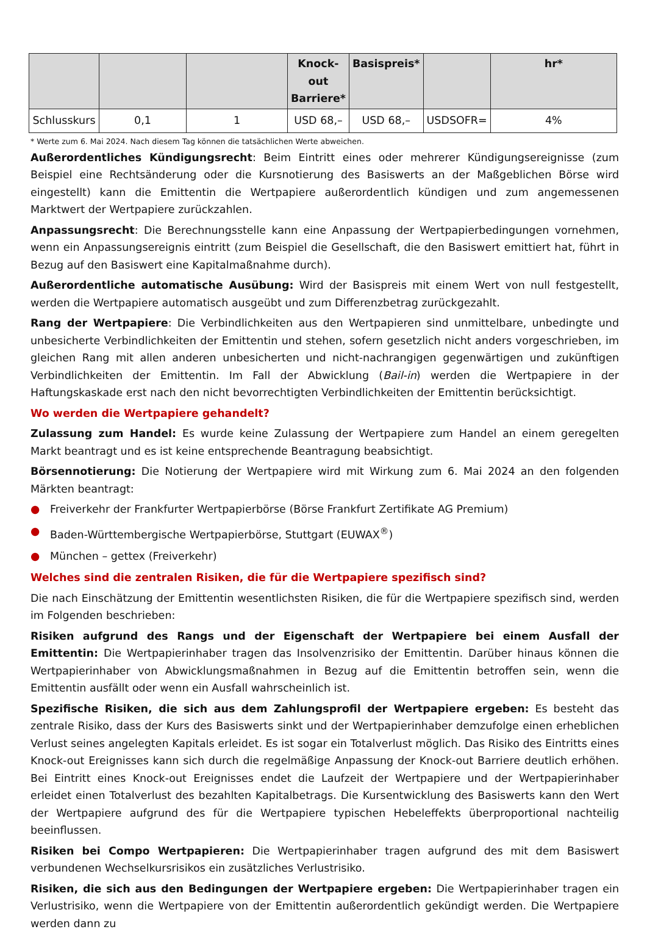| | | | Knock-out Barriere* | Basispreis* | | hr* |
| --- | --- | --- | --- | --- | --- | --- |
| Schlusskurs | 0,1 | 1 | USD 68,– | USD 68,– | USDSOFR= | 4% |
* Werte zum 6. Mai 2024. Nach diesem Tag können die tatsächlichen Werte abweichen.
Außerordentliches Kündigungsrecht: Beim Eintritt eines oder mehrerer Kündigungsereignisse (zum Beispiel eine Rechtsänderung oder die Kursnotierung des Basiswerts an der Maßgeblichen Börse wird eingestellt) kann die Emittentin die Wertpapiere außerordentlich kündigen und zum angemessenen Marktwert der Wertpapiere zurückzahlen.
Anpassungsrecht: Die Berechnungsstelle kann eine Anpassung der Wertpapierbedingungen vornehmen, wenn ein Anpassungsereignis eintritt (zum Beispiel die Gesellschaft, die den Basiswert emittiert hat, führt in Bezug auf den Basiswert eine Kapitalmaßnahme durch).
Außerordentliche automatische Ausübung: Wird der Basispreis mit einem Wert von null festgestellt, werden die Wertpapiere automatisch ausgeübt und zum Differenzbetrag zurückgezahlt.
Rang der Wertpapiere: Die Verbindlichkeiten aus den Wertpapieren sind unmittelbare, unbedingte und unbesicherte Verbindlichkeiten der Emittentin und stehen, sofern gesetzlich nicht anders vorgeschrieben, im gleichen Rang mit allen anderen unbesicherten und nicht-nachrangigen gegenwärtigen und zukünftigen Verbindlichkeiten der Emittentin. Im Fall der Abwicklung (Bail-in) werden die Wertpapiere in der Haftungskaskade erst nach den nicht bevorrechtigten Verbindlichkeiten der Emittentin berücksichtigt.
Wo werden die Wertpapiere gehandelt?
Zulassung zum Handel: Es wurde keine Zulassung der Wertpapiere zum Handel an einem geregelten Markt beantragt und es ist keine entsprechende Beantragung beabsichtigt.
Börsennotierung: Die Notierung der Wertpapiere wird mit Wirkung zum 6. Mai 2024 an den folgenden Märkten beantragt:
● Freiverkehr der Frankfurter Wertpapierbörse (Börse Frankfurt Zertifikate AG Premium)
● Baden-Württembergische Wertpapierbörse, Stuttgart (EUWAX<sup>®</sup>)
● München – gettex (Freiverkehr)
Welches sind die zentralen Risiken, die für die Wertpapiere spezifisch sind?
Die nach Einschätzung der Emittentin wesentlichsten Risiken, die für die Wertpapiere spezifisch sind, werden im Folgenden beschrieben:
Risiken aufgrund des Rangs und der Eigenschaft der Wertpapiere bei einem Ausfall der Emittentin: Die Wertpapierinhaber tragen das Insolvenzrisiko der Emittentin. Darüber hinaus können die Wertpapierinhaber von Abwicklungsmaßnahmen in Bezug auf die Emittentin betroffen sein, wenn die Emittentin ausfällt oder wenn ein Ausfall wahrscheinlich ist.
Spezifische Risiken, die sich aus dem Zahlungsprofil der Wertpapiere ergeben: Es besteht das zentrale Risiko, dass der Kurs des Basiswerts sinkt und der Wertpapierinhaber demzufolge einen erheblichen Verlust seines angelegten Kapitals erleidet. Es ist sogar ein Totalverlust möglich. Das Risiko des Eintritts eines Knock-out Ereignisses kann sich durch die regelmäßige Anpassung der Knock-out Barriere deutlich erhöhen. Bei Eintritt eines Knock-out Ereignisses endet die Laufzeit der Wertpapiere und der Wertpapierinhaber erleidet einen Totalverlust des bezahlten Kapitalbetrags. Die Kursentwicklung des Basiswerts kann den Wert der Wertpapiere aufgrund des für die Wertpapiere typischen Hebeleffekts überproportional nachteilig beeinflussen.
Risiken bei Compo Wertpapieren: Die Wertpapierinhaber tragen aufgrund des mit dem Basiswert verbundenen Wechselkursrisikos ein zusätzliches Verlustrisiko.
Risiken, die sich aus den Bedingungen der Wertpapiere ergeben: Die Wertpapierinhaber tragen ein Verlustrisiko, wenn die Wertpapiere von der Emittentin außerordentlich gekündigt werden. Die Wertpapiere werden dann zu